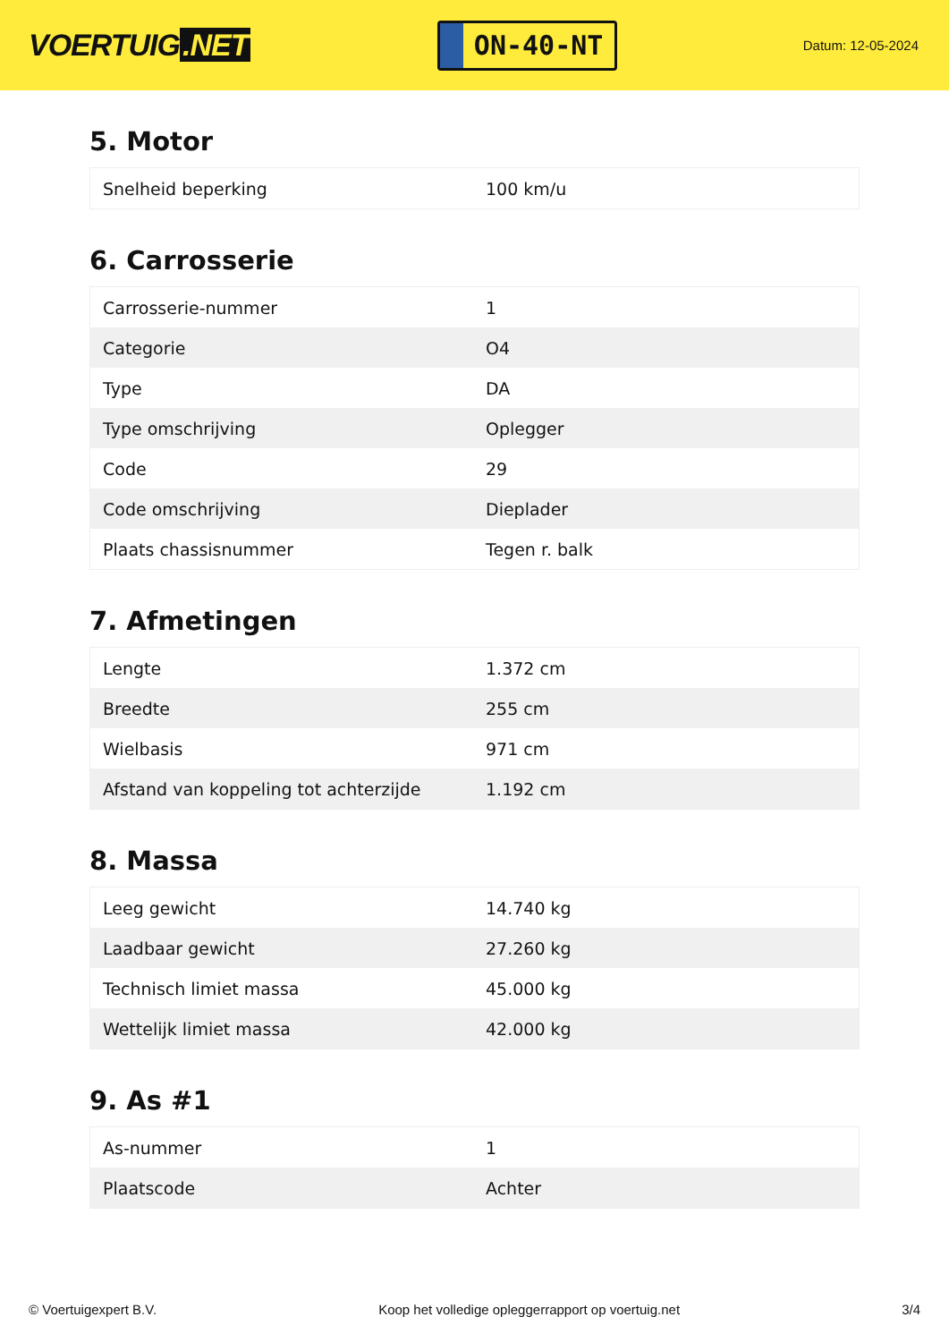VOERTUIG.NET
ON-40-NT
Datum: 12-05-2024
5. Motor
| Snelheid beperking | 100 km/u |
6. Carrosserie
| Carrosserie-nummer | 1 |
| Categorie | O4 |
| Type | DA |
| Type omschrijving | Oplegger |
| Code | 29 |
| Code omschrijving | Dieplader |
| Plaats chassisnummer | Tegen r. balk |
7. Afmetingen
| Lengte | 1.372 cm |
| Breedte | 255 cm |
| Wielbasis | 971 cm |
| Afstand van koppeling tot achterzijde | 1.192 cm |
8. Massa
| Leeg gewicht | 14.740 kg |
| Laadbaar gewicht | 27.260 kg |
| Technisch limiet massa | 45.000 kg |
| Wettelijk limiet massa | 42.000 kg |
9. As #1
| As-nummer | 1 |
| Plaatscode | Achter |
© Voertuigexpert B.V. Koop het volledige opleggerrapport op voertuig.net 3/4